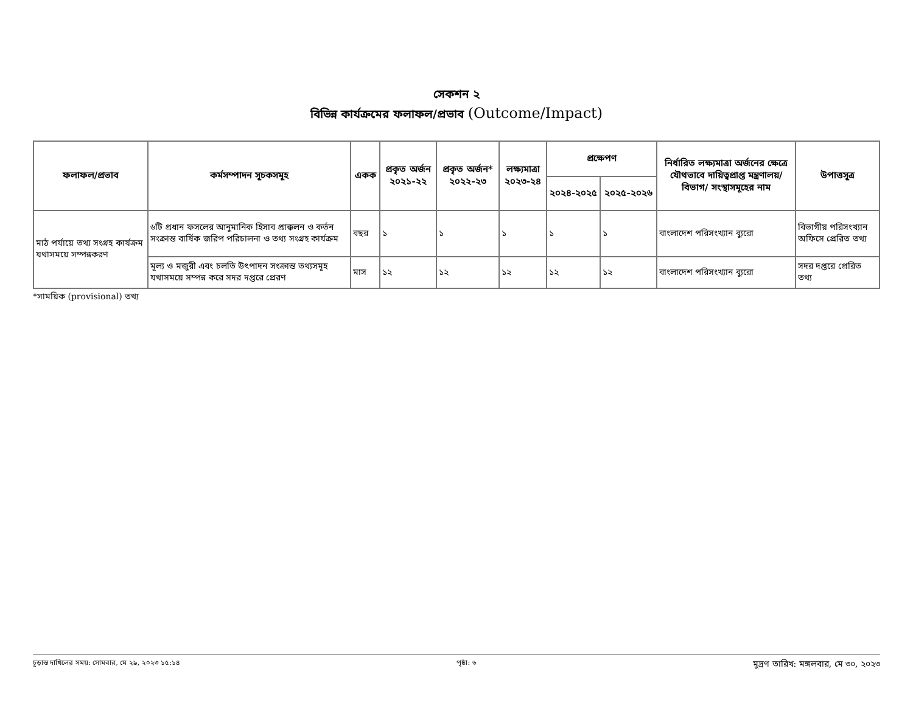সেকশন ২
বিভিন্ন কার্যক্রমের ফলাফল/প্রভাব (Outcome/Impact)
| ফলাফল/প্রভাব | কর্মসম্পাদন সূচকসমূহ | একক | প্রকৃত অর্জন ২০২১-২২ | প্রকৃত অর্জন* ২০২২-২৩ | লক্ষ্যমাত্রা ২০২৩-২৪ | প্রক্ষেপণ | | নির্ধারিত লক্ষ্যমাত্রা অর্জনের ক্ষেত্রে যৌথভাবে দায়িত্বপ্রাপ্ত মন্ত্রণালয়/বিভাগ/ সংস্থাসমূহের নাম | উপাত্তসূত্র |
| --- | --- | --- | --- | --- | --- | --- | --- | --- | --- |
| | | | | | | ২০২৪-২০২৫ | ২০২৫-২০২৬ | | |
| মাঠ পর্যায়ে তথ্য সংগ্রহ কার্যক্রম যথাসময়ে সম্পন্নকরণ | ৬টি প্রধান ফসলের আনুমানিক হিসাব প্রাক্কলন ও কর্তন সংক্রান্ত বার্ষিক জরিপ পরিচালনা ও তথ্য সংগ্রহ কার্যক্রম | বছর | ১ | ১ | ১ | ১ | ১ | বাংলাদেশ পরিসংখ্যান ব্যুরো | বিভাগীয় পরিসংখ্যান অফিসে প্রেরিত তথ্য |
| | মূল্য ও মজুরী এবং চলতি উৎপাদন সংক্রান্ত তথ্যসমূহ যথাসময়ে সম্পন্ন করে সদর দপ্তরে প্রেরণ | মাস | ১২ | ১২ | ১২ | ১২ | ১২ | বাংলাদেশ পরিসংখ্যান ব্যুরো | সদর দপ্তরে প্রেরিত তথ্য |
*সাময়িক (provisional) তথ্য
চূড়ান্ত দাখিলের সময়: সোমবার, মে ২৯, ২০২৩ ১৫:১৪ পৃষ্ঠা: ৬ মুদ্রণ তারিখ: মঙ্গলবার, মে ৩০, ২০২৩